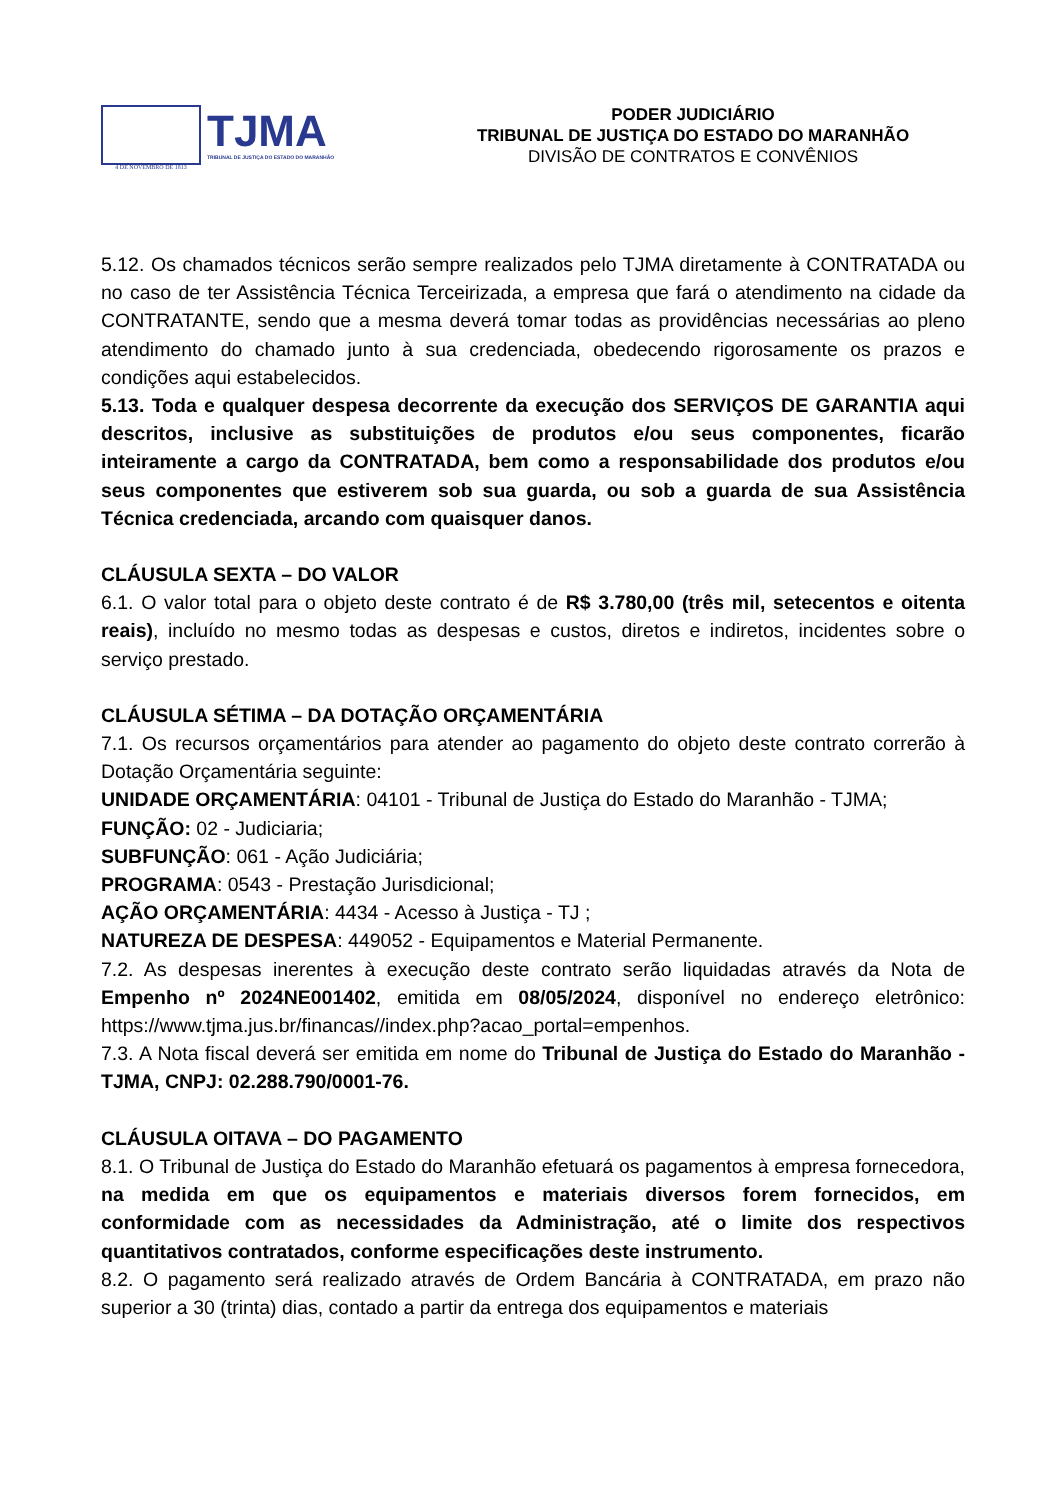4 DE NOVEMBRO DE 1813
TJMA
TRIBUNAL DE JUSTIÇA DO ESTADO DO MARANHÃO
PODER JUDICIÁRIO
TRIBUNAL DE JUSTIÇA DO ESTADO DO MARANHÃO
DIVISÃO DE CONTRATOS E CONVÊNIOS
5.12. Os chamados técnicos serão sempre realizados pelo TJMA diretamente à CONTRATADA ou no caso de ter Assistência Técnica Terceirizada, a empresa que fará o atendimento na cidade da CONTRATANTE, sendo que a mesma deverá tomar todas as providências necessárias ao pleno atendimento do chamado junto à sua credenciada, obedecendo rigorosamente os prazos e condições aqui estabelecidos.
5.13. Toda e qualquer despesa decorrente da execução dos SERVIÇOS DE GARANTIA aqui descritos, inclusive as substituições de produtos e/ou seus componentes, ficarão inteiramente a cargo da CONTRATADA, bem como a responsabilidade dos produtos e/ou seus componentes que estiverem sob sua guarda, ou sob a guarda de sua Assistência Técnica credenciada, arcando com quaisquer danos.
CLÁUSULA SEXTA – DO VALOR
6.1. O valor total para o objeto deste contrato é de R$ 3.780,00 (três mil, setecentos e oitenta reais), incluído no mesmo todas as despesas e custos, diretos e indiretos, incidentes sobre o serviço prestado.
CLÁUSULA SÉTIMA – DA DOTAÇÃO ORÇAMENTÁRIA
7.1. Os recursos orçamentários para atender ao pagamento do objeto deste contrato correrão à Dotação Orçamentária seguinte:
UNIDADE ORÇAMENTÁRIA: 04101 - Tribunal de Justiça do Estado do Maranhão - TJMA;
FUNÇÃO: 02 - Judiciaria;
SUBFUNÇÃO: 061 - Ação Judiciária;
PROGRAMA: 0543 - Prestação Jurisdicional;
AÇÃO ORÇAMENTÁRIA: 4434 - Acesso à Justiça - TJ ;
NATUREZA DE DESPESA: 449052 - Equipamentos e Material Permanente.
7.2. As despesas inerentes à execução deste contrato serão liquidadas através da Nota de Empenho nº 2024NE001402, emitida em 08/05/2024, disponível no endereço eletrônico: https://www.tjma.jus.br/financas//index.php?acao_portal=empenhos.
7.3. A Nota fiscal deverá ser emitida em nome do Tribunal de Justiça do Estado do Maranhão - TJMA, CNPJ: 02.288.790/0001-76.
CLÁUSULA OITAVA – DO PAGAMENTO
8.1. O Tribunal de Justiça do Estado do Maranhão efetuará os pagamentos à empresa fornecedora, na medida em que os equipamentos e materiais diversos forem fornecidos, em conformidade com as necessidades da Administração, até o limite dos respectivos quantitativos contratados, conforme especificações deste instrumento.
8.2. O pagamento será realizado através de Ordem Bancária à CONTRATADA, em prazo não superior a 30 (trinta) dias, contado a partir da entrega dos equipamentos e materiais